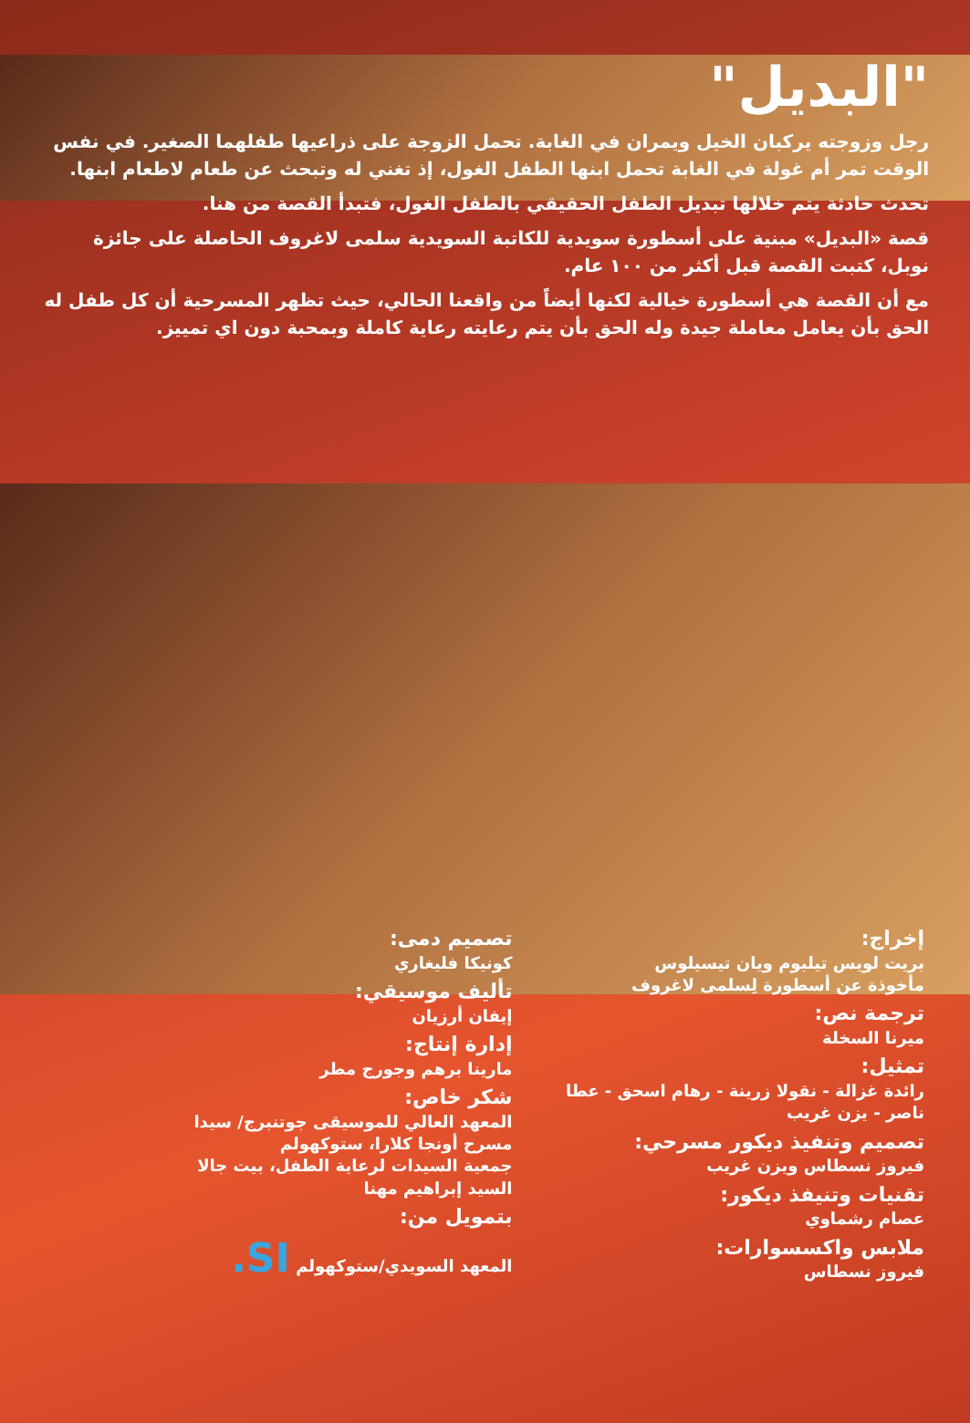"البديل"
رجل وزوجته يركبان الخيل ويمران في الغابة. تحمل الزوجة على ذراعيها طفلهما الصغير. في نفس الوقت تمر أم غولة في الغابة تحمل ابنها الطفل الغول، إذ تغني له وتبحث عن طعام لاطعام ابنها.
تحدث حادثة يتم خلالها تبديل الطفل الحقيقي بالطفل الغول، فتبدأ القصة من هنا.
قصة «البديل» مبنية على أسطورة سويدية للكاتبة السويدية سلمى لاغروف الحاصلة على جائزة نوبل، كتبت القصة قبل أكثر من ١٠٠ عام.
مع أن القصة هي أسطورة خيالية لكنها أيضاً من واقعنا الحالي، حيث تظهر المسرحية أن كل طفل له الحق بأن يعامل معاملة جيدة وله الحق بأن يتم رعايته رعاية كاملة وبمحبة دون اي تمييز.
إخراج:
بريت لويس تيلبوم ويان تيسيلوس
مأخوذة عن أسطورة لِسلمى لاغروف
ترجمة نص:
ميرنا السخلة
تمثيل:
رائدة غزالة - نقولا زرينة - رهام اسحق - عطا ناصر - يزن غريب
تصميم وتنفيذ ديكور مسرحي:
فيروز نسطاس ويزن غريب
تقنيات وتنيفذ ديكور:
عصام رشماوي
ملابس واكسسوارات:
فيروز نسطاس
تصميم دمى:
كونيكا فليغاري
تأليف موسيقي:
إيفان أرزيان
إدارة إنتاج:
مارينا برهم وجورج مطر
شكر خاص:
المعهد العالي للموسيقى جوتنبرج/ سيدا
مسرح أونجا كلارا، ستوكهولم
جمعية السيدات لرعاية الطفل، بيت جالا
السيد إبراهيم مهنا
بتمويل من:
المعهد السويدي/ستوكهولم SI.